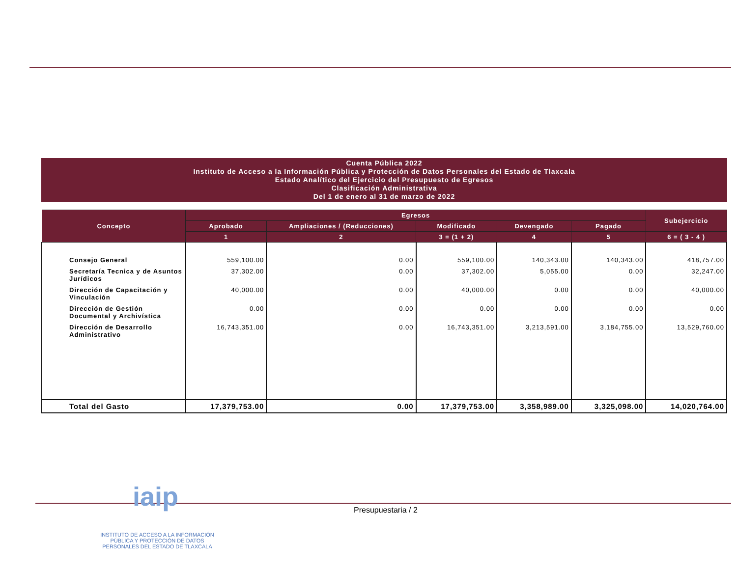Cuenta Pública 2022
Instituto de Acceso a la Información Pública y Protección de Datos Personales del Estado de Tlaxcala
Estado Analítico del Ejercicio del Presupuesto de Egresos
Clasificación Administrativa
Del 1 de enero al 31 de marzo de 2022
| Concepto | Egresos | | | | | Subejercicio |
| --- | --- | --- | --- | --- | --- | --- |
| | Aprobado | Ampliaciones / (Reducciones) | Modificado | Devengado | Pagado | |
| | 1 | 2 | 3 = (1 + 2) | 4 | 5 | 6 = ( 3 - 4 ) |
| Consejo General | 559,100.00 | 0.00 | 559,100.00 | 140,343.00 | 140,343.00 | 418,757.00 |
| Secretaría Tecnica y de Asuntos Jurídicos | 37,302.00 | 0.00 | 37,302.00 | 5,055.00 | 0.00 | 32,247.00 |
| Dirección de Capacitación y Vinculación | 40,000.00 | 0.00 | 40,000.00 | 0.00 | 0.00 | 40,000.00 |
| Dirección de Gestión Documental y Archivística | 0.00 | 0.00 | 0.00 | 0.00 | 0.00 | 0.00 |
| Dirección de Desarrollo Administrativo | 16,743,351.00 | 0.00 | 16,743,351.00 | 3,213,591.00 | 3,184,755.00 | 13,529,760.00 |
| Total del Gasto | 17,379,753.00 | 0.00 | 17,379,753.00 | 3,358,989.00 | 3,325,098.00 | 14,020,764.00 |
iaip Presupuestaria / 2
INSTITUTO DE ACCESO A LA INFORMACIÓN PÚBLICA Y PROTECCIÓN DE DATOS PERSONALES DEL ESTADO DE TLAXCALA